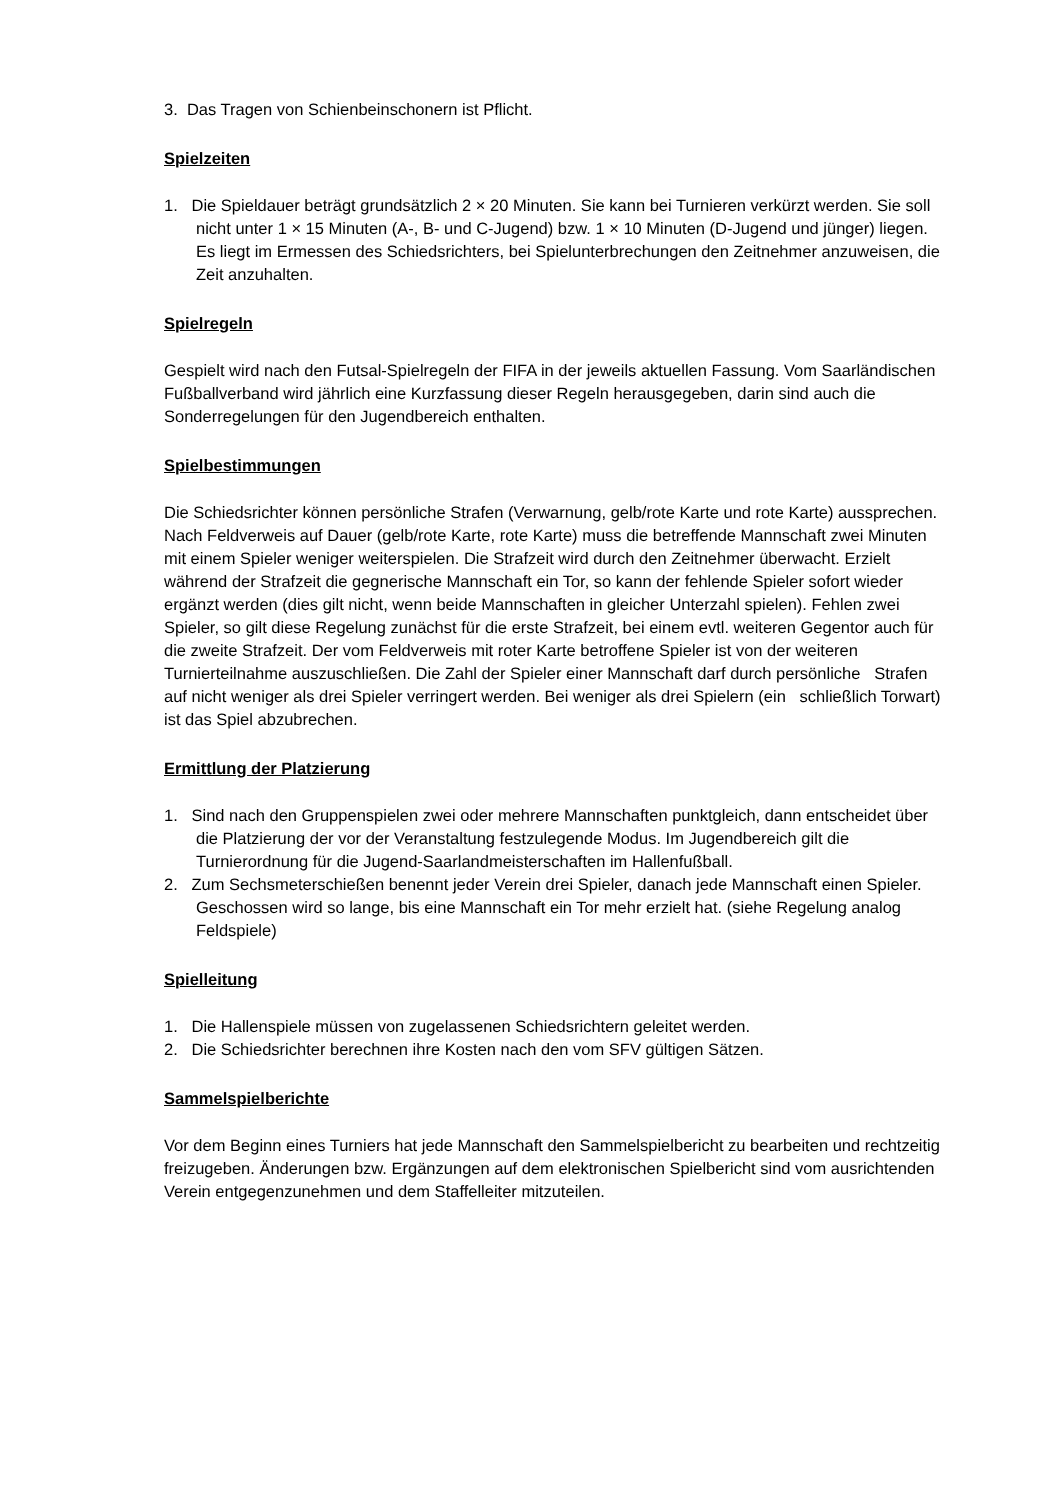3. Das Tragen von Schienbeinschonern ist Pflicht.
Spielzeiten
1. Die Spieldauer beträgt grundsätzlich 2 × 20 Minuten. Sie kann bei Turnieren verkürzt werden. Sie soll nicht unter 1 × 15 Minuten (A-, B- und C-Jugend) bzw. 1 × 10 Minuten (D-Jugend und jünger) liegen. Es liegt im Ermessen des Schiedsrichters, bei Spielunterbrechungen den Zeitnehmer anzuweisen, die Zeit anzuhalten.
Spielregeln
Gespielt wird nach den Futsal-Spielregeln der FIFA in der jeweils aktuellen Fassung. Vom Saarländischen Fußballverband wird jährlich eine Kurzfassung dieser Regeln herausgegeben, darin sind auch die Sonderregelungen für den Jugendbereich enthalten.
Spielbestimmungen
Die Schiedsrichter können persönliche Strafen (Verwarnung, gelb/rote Karte und rote Karte) aussprechen. Nach Feldverweis auf Dauer (gelb/rote Karte, rote Karte) muss die betreffende Mannschaft zwei Minuten mit einem Spieler weniger weiterspielen. Die Strafzeit wird durch den Zeitnehmer überwacht. Erzielt während der Strafzeit die gegnerische Mannschaft ein Tor, so kann der fehlende Spieler sofort wieder ergänzt werden (dies gilt nicht, wenn beide Mannschaften in gleicher Unterzahl spielen). Fehlen zwei Spieler, so gilt diese Regelung zunächst für die erste Strafzeit, bei einem evtl. weiteren Gegentor auch für die zweite Strafzeit. Der vom Feldverweis mit roter Karte betroffene Spieler ist von der weiteren Turnierteilnahme auszuschließen. Die Zahl der Spieler einer Mannschaft darf durch persönliche Strafen auf nicht weniger als drei Spieler verringert werden. Bei weniger als drei Spielern (ein schließlich Torwart) ist das Spiel abzubrechen.
Ermittlung der Platzierung
1. Sind nach den Gruppenspielen zwei oder mehrere Mannschaften punktgleich, dann entscheidet über die Platzierung der vor der Veranstaltung festzulegende Modus. Im Jugendbereich gilt die Turnierordnung für die Jugend-Saarlandmeisterschaften im Hallenfußball.
2. Zum Sechsmeterschießen benennt jeder Verein drei Spieler, danach jede Mannschaft einen Spieler. Geschossen wird so lange, bis eine Mannschaft ein Tor mehr erzielt hat. (siehe Regelung analog Feldspiele)
Spielleitung
1. Die Hallenspiele müssen von zugelassenen Schiedsrichtern geleitet werden.
2. Die Schiedsrichter berechnen ihre Kosten nach den vom SFV gültigen Sätzen.
Sammelspielberichte
Vor dem Beginn eines Turniers hat jede Mannschaft den Sammelspielbericht zu bearbeiten und rechtzeitig freizugeben. Änderungen bzw. Ergänzungen auf dem elektronischen Spielbericht sind vom ausrichtenden Verein entgegenzunehmen und dem Staffelleiter mitzuteilen.